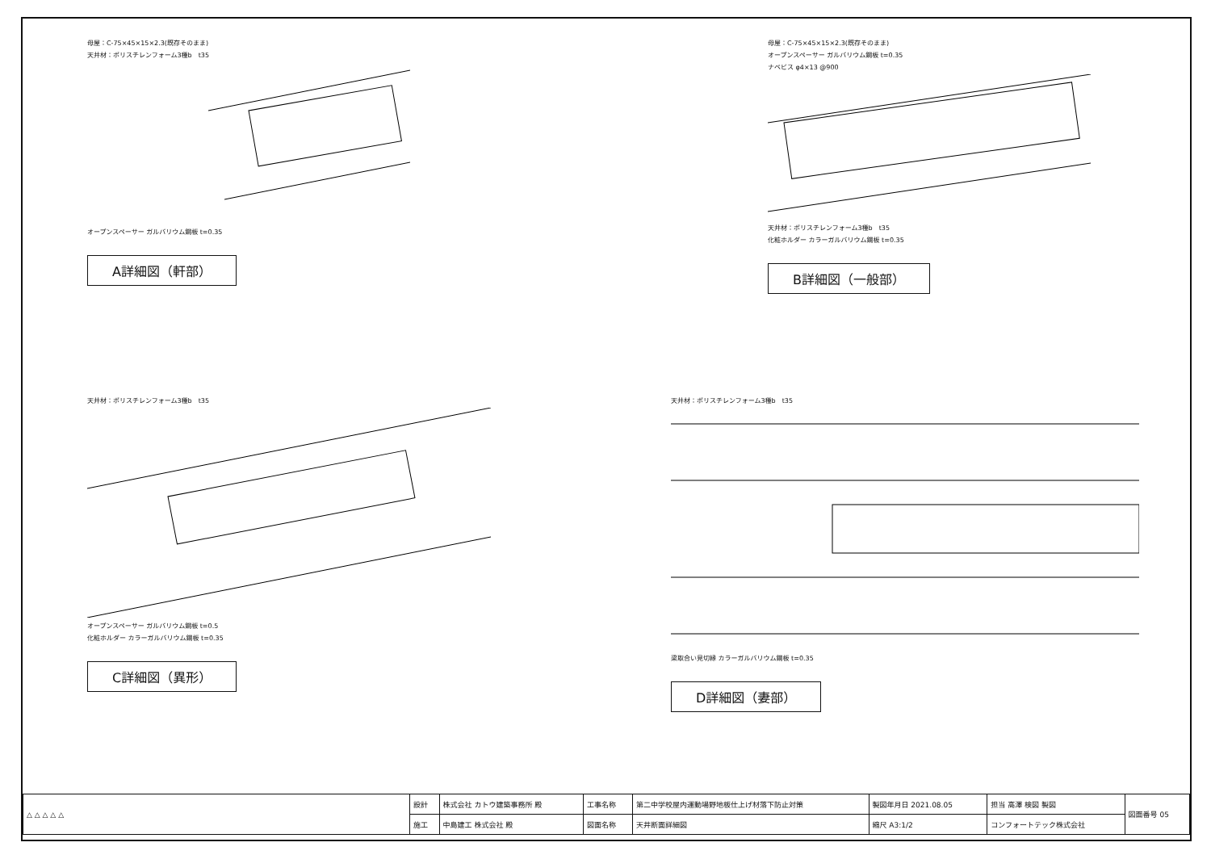母屋：C-75×45×15×2.3(既存そのまま)
天井材：ポリスチレンフォーム3種b　t35
オープンスペーサー ガルバリウム鋼板 t=0.35
A詳細図（軒部）
母屋：C-75×45×15×2.3(既存そのまま)
オープンスペーサー ガルバリウム鋼板 t=0.35
ナベビス φ4×13 @900
天井材：ポリスチレンフォーム3種b　t35
化粧ホルダー カラーガルバリウム鋼板 t=0.35
B詳細図（一般部）
天井材：ポリスチレンフォーム3種b　t35
オープンスペーサー ガルバリウム鋼板 t=0.5
化粧ホルダー カラーガルバリウム鋼板 t=0.35
C詳細図（異形）
天井材：ポリスチレンフォーム3種b　t35
梁取合い見切縁 カラーガルバリウム鋼板 t=0.35
D詳細図（妻部）
| △ △ △ △ △ | 設計 | 株式会社 カトウ建築事務所 殿 | 工事名称 | 第二中学校屋内運動場野地板仕上げ材落下防止対策 | 製図年月日 2021.08.05 | 担当 高澤 検図 製図 | 図面番号 05 |
| | 施工 | 中島建工 株式会社 殿 | 図面名称 | 天井断面詳細図 | 縮尺 A3:1/2 | コンフォートテック株式会社 | |